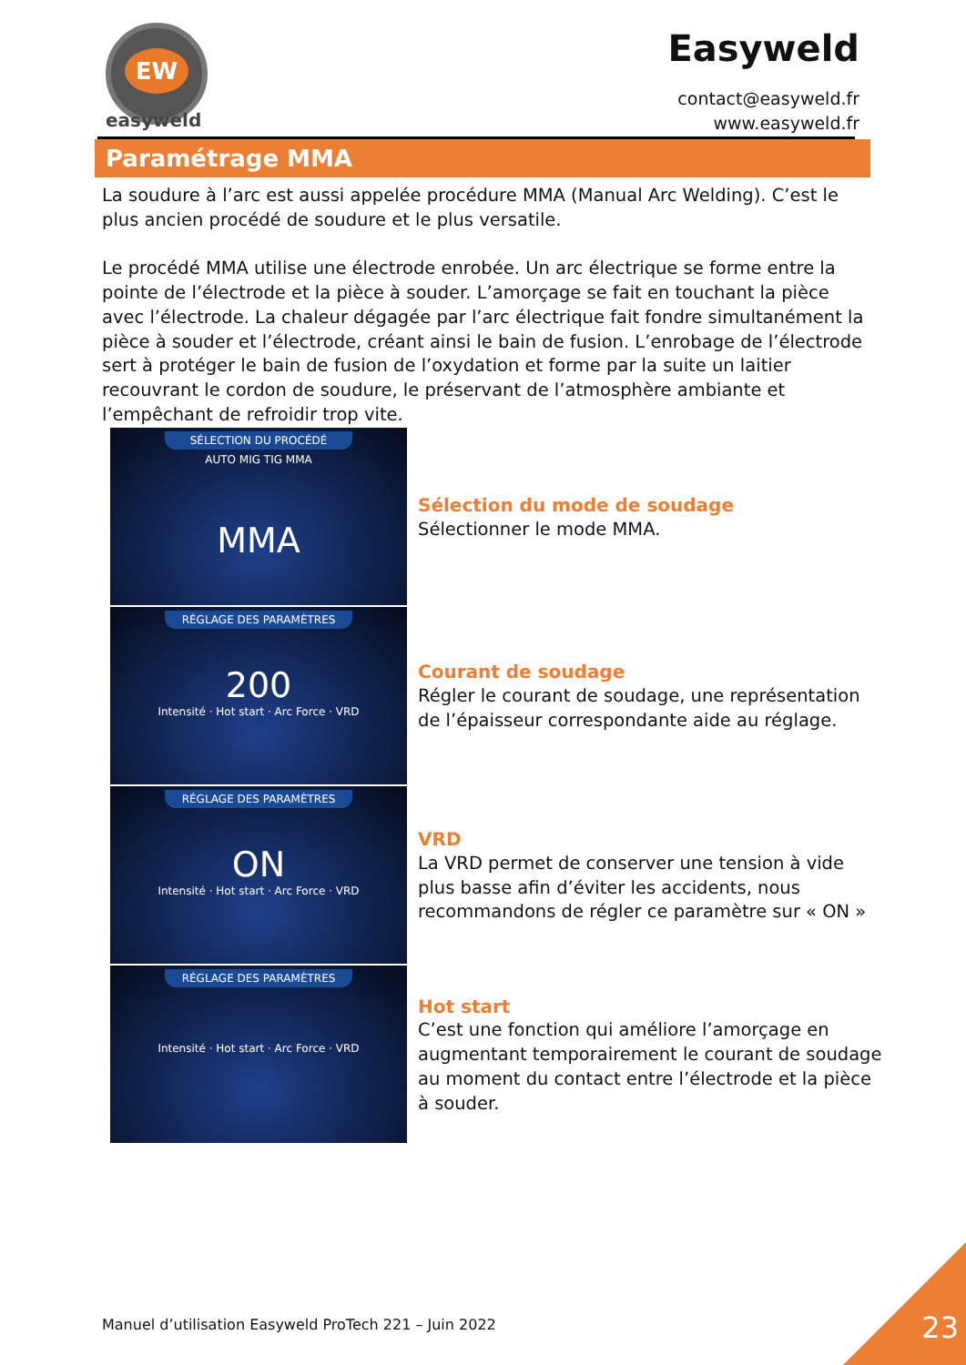EW
easyweld
Easyweld
contact@easyweld.fr
www.easyweld.fr
Paramétrage MMA
La soudure à l’arc est aussi appelée procédure MMA (Manual Arc Welding). C’est le plus ancien procédé de soudure et le plus versatile.
Le procédé MMA utilise une électrode enrobée. Un arc électrique se forme entre la pointe de l’électrode et la pièce à souder. L’amorçage se fait en touchant la pièce avec l’électrode. La chaleur dégagée par l’arc électrique fait fondre simultanément la pièce à souder et l’électrode, créant ainsi le bain de fusion. L’enrobage de l’électrode sert à protéger le bain de fusion de l’oxydation et forme par la suite un laitier recouvrant le cordon de soudure, le préservant de l’atmosphère ambiante et l’empêchant de refroidir trop vite.
SÉLECTION DU PROCÉDÉ
AUTO MIG TIG MMA
MMA
Sélection du mode de soudage
Sélectionner le mode MMA.
RÉGLAGE DES PARAMÈTRES
200
Intensité · Hot start · Arc Force · VRD
Courant de soudage
Régler le courant de soudage, une représentation de l’épaisseur correspondante aide au réglage.
RÉGLAGE DES PARAMÈTRES
ON
Intensité · Hot start · Arc Force · VRD
VRD
La VRD permet de conserver une tension à vide plus basse afin d’éviter les accidents, nous recommandons de régler ce paramètre sur « ON »
RÉGLAGE DES PARAMÈTRES
Intensité · Hot start · Arc Force · VRD
Hot start
C’est une fonction qui améliore l’amorçage en augmentant temporairement le courant de soudage au moment du contact entre l’électrode et la pièce à souder.
Manuel d’utilisation Easyweld ProTech 221 – Juin 2022
23